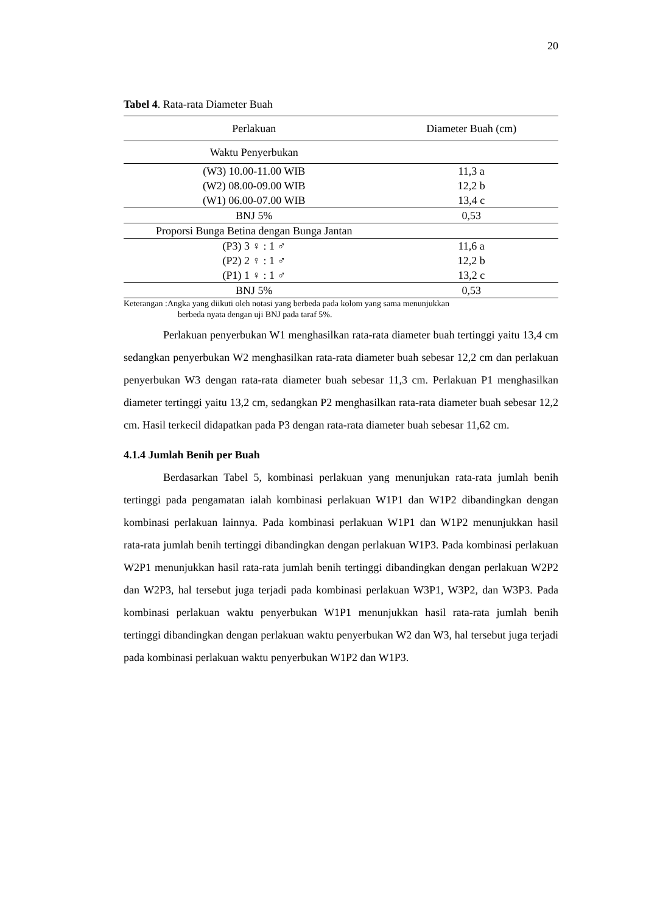20
Tabel 4. Rata-rata Diameter Buah
| Perlakuan | Diameter Buah (cm) |
| --- | --- |
| Waktu Penyerbukan | |
| (W3) 10.00-11.00 WIB | 11,3 a |
| (W2) 08.00-09.00 WIB | 12,2 b |
| (W1) 06.00-07.00 WIB | 13,4 c |
| BNJ 5% | 0,53 |
| Proporsi Bunga Betina dengan Bunga Jantan | |
| (P3) 3 ♀ : 1 ♂ | 11,6 a |
| (P2) 2 ♀ : 1 ♂ | 12,2 b |
| (P1) 1 ♀ : 1 ♂ | 13,2 c |
| BNJ 5% | 0,53 |
Keterangan :Angka yang diikuti oleh notasi yang berbeda pada kolom yang sama menunjukkan
berbeda nyata dengan uji BNJ pada taraf 5%.
Perlakuan penyerbukan W1 menghasilkan rata-rata diameter buah tertinggi yaitu 13,4 cm sedangkan penyerbukan W2 menghasilkan rata-rata diameter buah sebesar 12,2 cm dan perlakuan penyerbukan W3 dengan rata-rata diameter buah sebesar 11,3 cm. Perlakuan P1 menghasilkan diameter tertinggi yaitu 13,2 cm, sedangkan P2 menghasilkan rata-rata diameter buah sebesar 12,2 cm. Hasil terkecil didapatkan pada P3 dengan rata-rata diameter buah sebesar 11,62 cm.
4.1.4 Jumlah Benih per Buah
Berdasarkan Tabel 5, kombinasi perlakuan yang menunjukan rata-rata jumlah benih tertinggi pada pengamatan ialah kombinasi perlakuan W1P1 dan W1P2 dibandingkan dengan kombinasi perlakuan lainnya. Pada kombinasi perlakuan W1P1 dan W1P2 menunjukkan hasil rata-rata jumlah benih tertinggi dibandingkan dengan perlakuan W1P3. Pada kombinasi perlakuan W2P1 menunjukkan hasil rata-rata jumlah benih tertinggi dibandingkan dengan perlakuan W2P2 dan W2P3, hal tersebut juga terjadi pada kombinasi perlakuan W3P1, W3P2, dan W3P3. Pada kombinasi perlakuan waktu penyerbukan W1P1 menunjukkan hasil rata-rata jumlah benih tertinggi dibandingkan dengan perlakuan waktu penyerbukan W2 dan W3, hal tersebut juga terjadi pada kombinasi perlakuan waktu penyerbukan W1P2 dan W1P3.